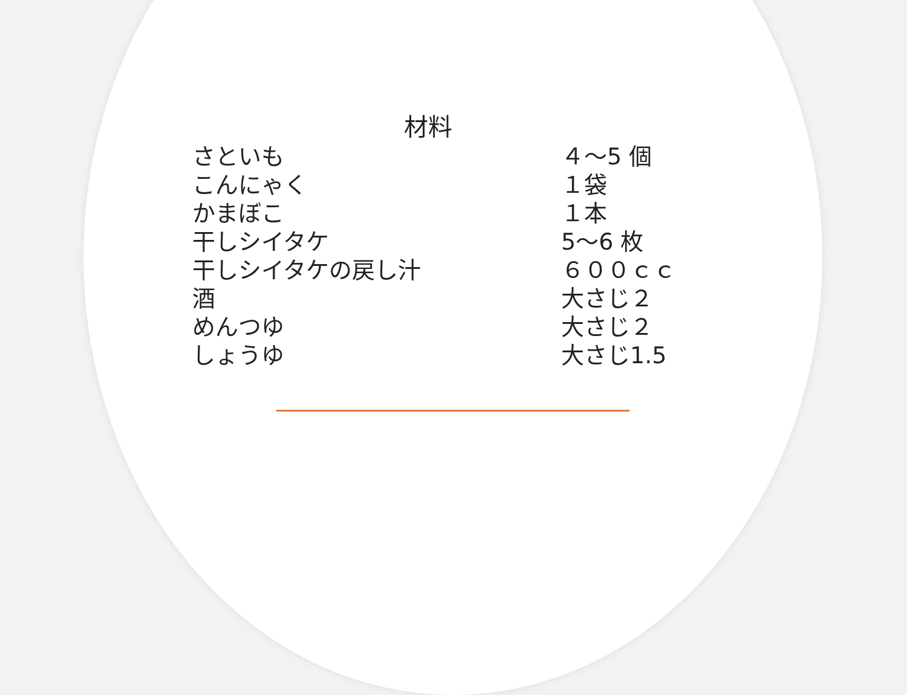材料
| さといも | ４～5 個 |
| こんにゃく | １袋 |
| かまぼこ | １本 |
| 干しシイタケ | 5～6 枚 |
| 干しシイタケの戻し汁 | ６００ｃｃ |
| 酒 | 大さじ２ |
| めんつゆ | 大さじ２ |
| しょうゆ | 大さじ1.5 |